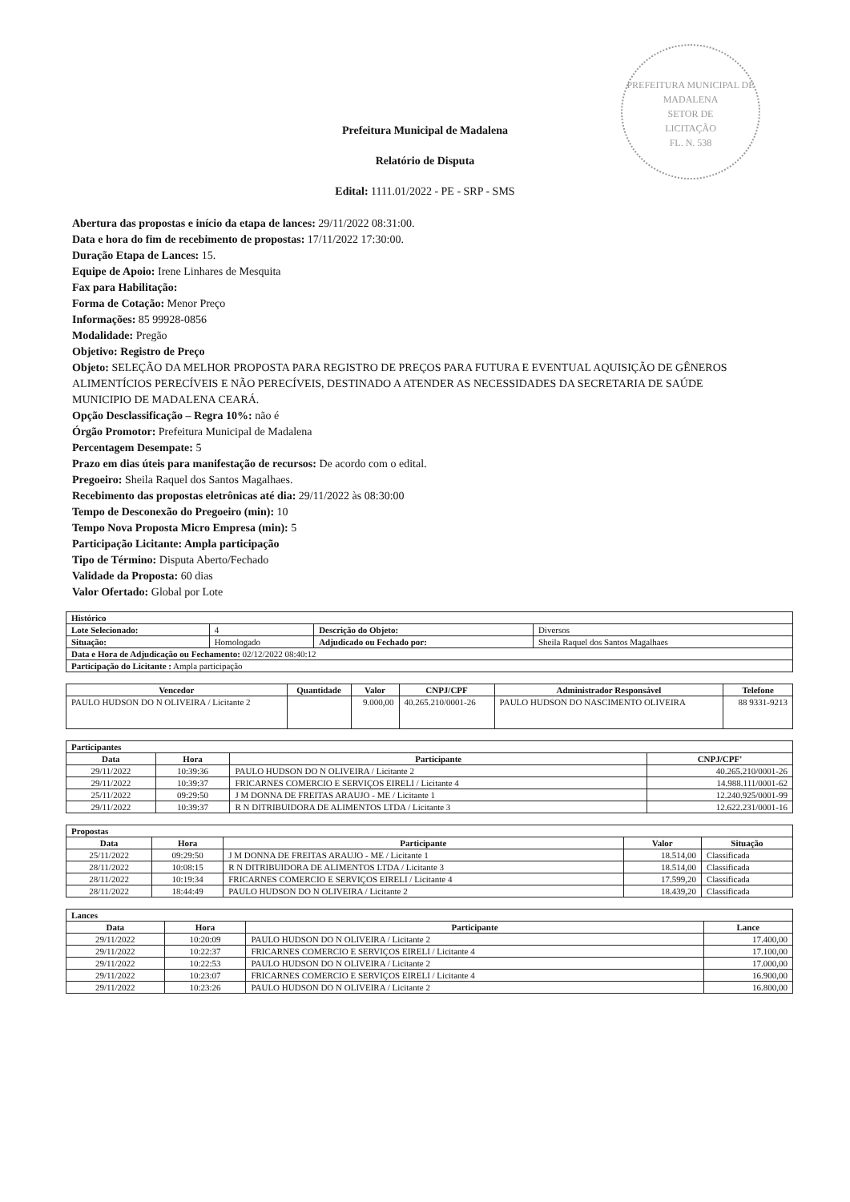PREFEITURA MUNICIPAL DE MADALENA
SETOR DE
LICITAÇÃO
FL. N. 538
Prefeitura Municipal de Madalena
Relatório de Disputa
Edital: 1111.01/2022 - PE - SRP - SMS
Abertura das propostas e início da etapa de lances: 29/11/2022 08:31:00.
Data e hora do fim de recebimento de propostas: 17/11/2022 17:30:00.
Duração Etapa de Lances: 15.
Equipe de Apoio: Irene Linhares de Mesquita
Fax para Habilitação:
Forma de Cotação: Menor Preço
Informações: 85 99928-0856
Modalidade: Pregão
Objetivo: Registro de Preço
Objeto: SELEÇÃO DA MELHOR PROPOSTA PARA REGISTRO DE PREÇOS PARA FUTURA E EVENTUAL AQUISIÇÃO DE GÊNEROS ALIMENTÍCIOS PERECÍVEIS E NÃO PERECÍVEIS, DESTINADO A ATENDER AS NECESSIDADES DA SECRETARIA DE SAÚDE MUNICIPIO DE MADALENA CEARÁ.
Opção Desclassificação – Regra 10%: não é
Órgão Promotor: Prefeitura Municipal de Madalena
Percentagem Desempate: 5
Prazo em dias úteis para manifestação de recursos: De acordo com o edital.
Pregoeiro: Sheila Raquel dos Santos Magalhaes.
Recebimento das propostas eletrônicas até dia: 29/11/2022 às 08:30:00
Tempo de Desconexão do Pregoeiro (min): 10
Tempo Nova Proposta Micro Empresa (min): 5
Participação Licitante: Ampla participação
Tipo de Término: Disputa Aberto/Fechado
Validade da Proposta: 60 dias
Valor Ofertado: Global por Lote
| Histórico | | | |
| Lote Selecionado: | 4 | Descrição do Objeto: | Diversos |
| Situação: | Homologado | Adjudicado ou Fechado por: | Sheila Raquel dos Santos Magalhaes |
| Data e Hora de Adjudicação ou Fechamento: 02/12/2022 08:40:12 | | | |
| Participação do Licitante : Ampla participação | | | |
| Vencedor | Quantidade | Valor | CNPJ/CPF | Administrador Responsável | Telefone |
| --- | --- | --- | --- | --- | --- |
| PAULO HUDSON DO N OLIVEIRA / Licitante 2 | | 9.000,00 | 40.265.210/0001-26 | PAULO HUDSON DO NASCIMENTO OLIVEIRA | 88 9331-9213 |
| Participantes | | | |
| Data | Hora | Participante | CNPJ/CPF' |
| 29/11/2022 | 10:39:36 | PAULO HUDSON DO N OLIVEIRA / Licitante 2 | 40.265.210/0001-26 |
| 29/11/2022 | 10:39:37 | FRICARNES COMERCIO E SERVIÇOS EIRELI / Licitante 4 | 14.988.111/0001-62 |
| 25/11/2022 | 09:29:50 | J M DONNA DE FREITAS ARAUJO - ME / Licitante 1 | 12.240.925/0001-99 |
| 29/11/2022 | 10:39:37 | R N DITRIBUIDORA DE ALIMENTOS LTDA / Licitante 3 | 12.622.231/0001-16 |
| Propostas | | | | |
| Data | Hora | Participante | Valor | Situação |
| 25/11/2022 | 09:29:50 | J M DONNA DE FREITAS ARAUJO - ME / Licitante 1 | 18.514,00 | Classificada |
| 28/11/2022 | 10:08:15 | R N DITRIBUIDORA DE ALIMENTOS LTDA / Licitante 3 | 18.514,00 | Classificada |
| 28/11/2022 | 10:19:34 | FRICARNES COMERCIO E SERVIÇOS EIRELI / Licitante 4 | 17.599,20 | Classificada |
| 28/11/2022 | 18:44:49 | PAULO HUDSON DO N OLIVEIRA / Licitante 2 | 18.439,20 | Classificada |
| Lances | | | |
| Data | Hora | Participante | Lance |
| 29/11/2022 | 10:20:09 | PAULO HUDSON DO N OLIVEIRA / Licitante 2 | 17.400,00 |
| 29/11/2022 | 10:22:37 | FRICARNES COMERCIO E SERVIÇOS EIRELI / Licitante 4 | 17.100,00 |
| 29/11/2022 | 10:22:53 | PAULO HUDSON DO N OLIVEIRA / Licitante 2 | 17.000,00 |
| 29/11/2022 | 10:23:07 | FRICARNES COMERCIO E SERVIÇOS EIRELI / Licitante 4 | 16.900,00 |
| 29/11/2022 | 10:23:26 | PAULO HUDSON DO N OLIVEIRA / Licitante 2 | 16.800,00 |